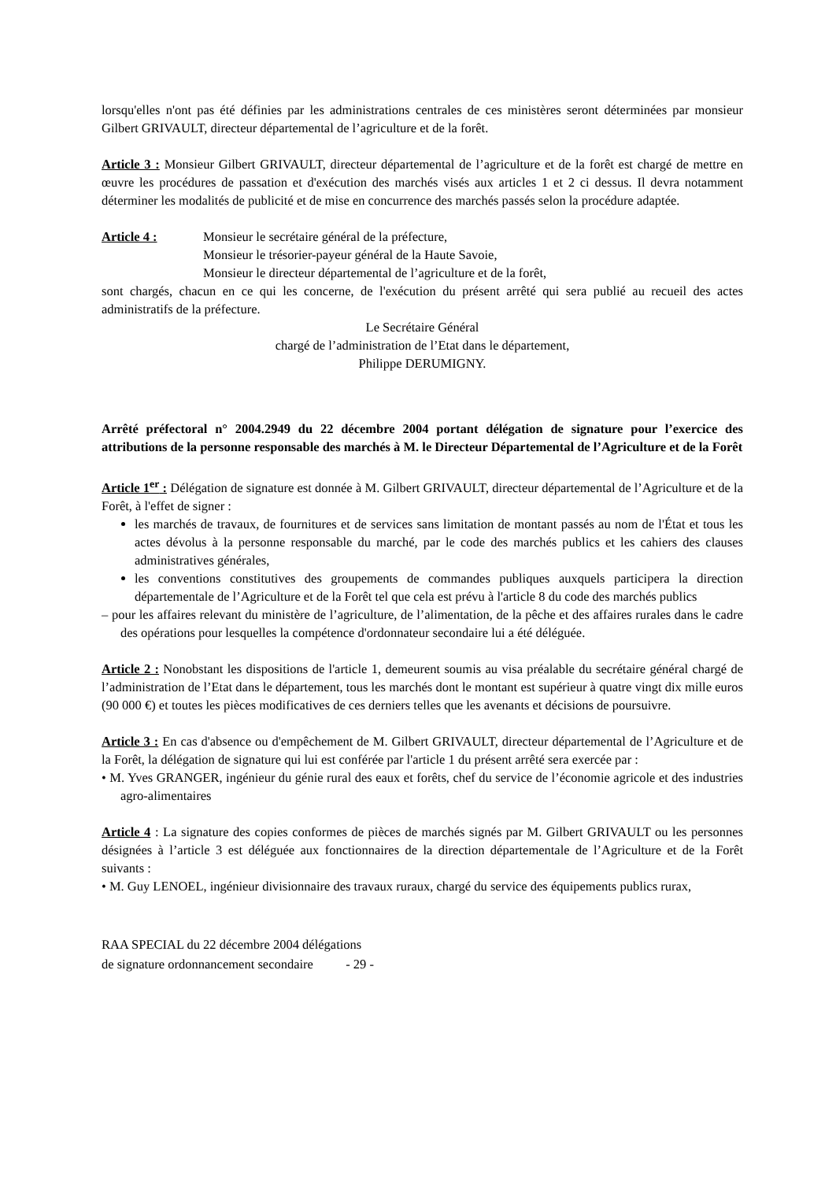lorsqu'elles n'ont pas été définies par les administrations centrales de ces ministères seront déterminées par monsieur Gilbert GRIVAULT, directeur départemental de l’agriculture et de la forêt.
Article 3 : Monsieur Gilbert GRIVAULT, directeur départemental de l’agriculture et de la forêt est chargé de mettre en œuvre les procédures de passation et d'exécution des marchés visés aux articles 1 et 2 ci dessus. Il devra notamment déterminer les modalités de publicité et de mise en concurrence des marchés passés selon la procédure adaptée.
Article 4 : Monsieur le secrétaire général de la préfecture,
Monsieur le trésorier-payeur général de la Haute Savoie,
Monsieur le directeur départemental de l’agriculture et de la forêt,
sont chargés, chacun en ce qui les concerne, de l'exécution du présent arrêté qui sera publié au recueil des actes administratifs de la préfecture.
Le Secrétaire Général
chargé de l’administration de l’Etat dans le département,
Philippe DERUMIGNY.
Arrêté préfectoral n° 2004.2949 du 22 décembre 2004 portant délégation de signature pour l’exercice des attributions de la personne responsable des marchés à M. le Directeur Départemental de l’Agriculture et de la Forêt
Article 1<sup>er</sup> : Délégation de signature est donnée à M. Gilbert GRIVAULT, directeur départemental de l’Agriculture et de la Forêt, à l'effet de signer :
les marchés de travaux, de fournitures et de services sans limitation de montant passés au nom de l'État et tous les actes dévolus à la personne responsable du marché, par le code des marchés publics et les cahiers des clauses administratives générales,
les conventions constitutives des groupements de commandes publiques auxquels participera la direction départementale de l’Agriculture et de la Forêt tel que cela est prévu à l'article 8 du code des marchés publics
– pour les affaires relevant du ministère de l’agriculture, de l’alimentation, de la pêche et des affaires rurales dans le cadre des opérations pour lesquelles la compétence d'ordonnateur secondaire lui a été déléguée.
Article 2 : Nonobstant les dispositions de l'article 1, demeurent soumis au visa préalable du secrétaire général chargé de l’administration de l’Etat dans le département, tous les marchés dont le montant est supérieur à quatre vingt dix mille euros (90 000 €) et toutes les pièces modificatives de ces derniers telles que les avenants et décisions de poursuivre.
Article 3 : En cas d'absence ou d'empêchement de M. Gilbert GRIVAULT, directeur départemental de l’Agriculture et de la Forêt, la délégation de signature qui lui est conférée par l'article 1 du présent arrêté sera exercée par :
• M. Yves GRANGER, ingénieur du génie rural des eaux et forêts, chef du service de l’économie agricole et des industries agro-alimentaires
Article 4 : La signature des copies conformes de pièces de marchés signés par M. Gilbert GRIVAULT ou les personnes désignées à l’article 3 est déléguée aux fonctionnaires de la direction départementale de l’Agriculture et de la Forêt suivants :
• M. Guy LENOEL, ingénieur divisionnaire des travaux ruraux, chargé du service des équipements publics rurax,
RAA SPECIAL du 22 décembre 2004 délégations
de signature ordonnancement secondaire - 29 -